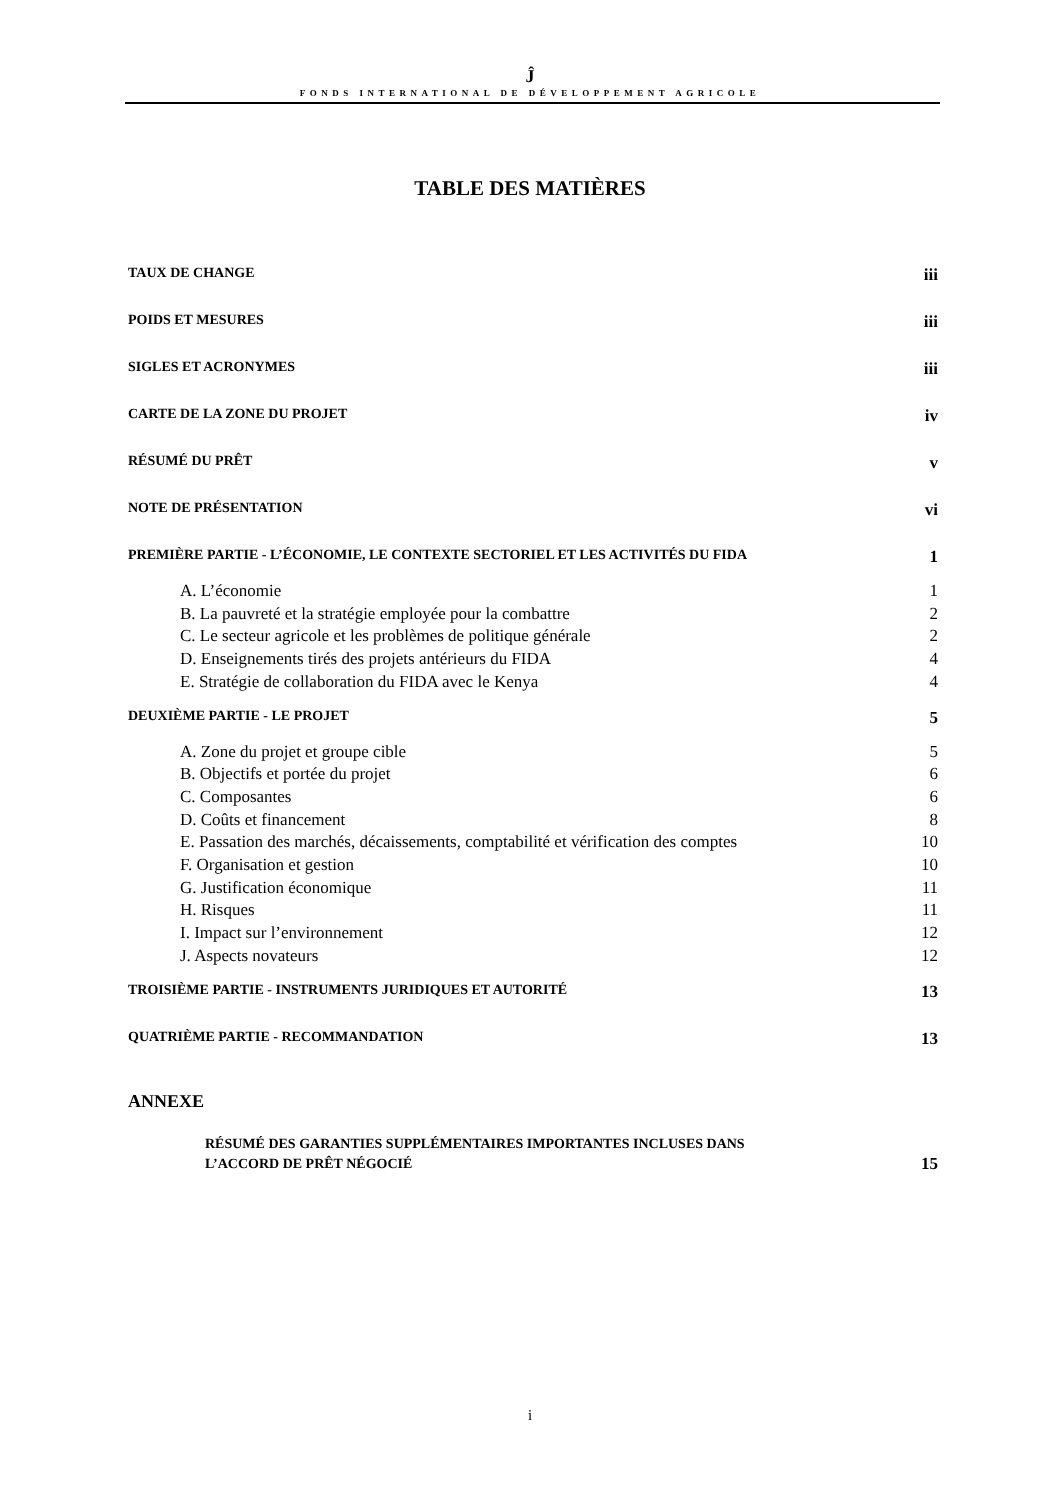Ĵ
FONDS INTERNATIONAL DE DÉVELOPPEMENT AGRICOLE
TABLE DES MATIÈRES
TAUX DE CHANGE iii
POIDS ET MESURES iii
SIGLES ET ACRONYMES iii
CARTE DE LA ZONE DU PROJET iv
RÉSUMÉ DU PRÊT v
NOTE DE PRÉSENTATION vi
PREMIÈRE PARTIE - L’ÉCONOMIE, LE CONTEXTE SECTORIEL ET LES ACTIVITÉS DU FIDA 1
A. L’économie 1
B. La pauvreté et la stratégie employée pour la combattre 2
C. Le secteur agricole et les problèmes de politique générale 2
D. Enseignements tirés des projets antérieurs du FIDA 4
E. Stratégie de collaboration du FIDA avec le Kenya 4
DEUXIÈME PARTIE - LE PROJET 5
A. Zone du projet et groupe cible 5
B. Objectifs et portée du projet 6
C. Composantes 6
D. Coûts et financement 8
E. Passation des marchés, décaissements, comptabilité et vérification des comptes 10
F. Organisation et gestion 10
G. Justification économique 11
H. Risques 11
I. Impact sur l’environnement 12
J. Aspects novateurs 12
TROISIÈME PARTIE - INSTRUMENTS JURIDIQUES ET AUTORITÉ 13
QUATRIÈME PARTIE - RECOMMANDATION 13
ANNEXE
RÉSUMÉ DES GARANTIES SUPPLÉMENTAIRES IMPORTANTES INCLUSES DANS
L’ACCORD DE PRÊT NÉGOCIÉ 15
i